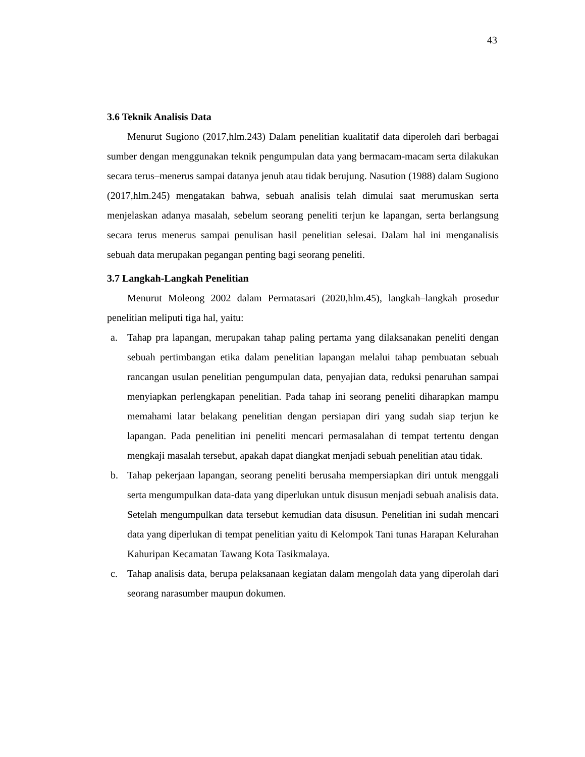43
3.6 Teknik Analisis Data
Menurut Sugiono (2017,hlm.243) Dalam penelitian kualitatif data diperoleh dari berbagai sumber dengan menggunakan teknik pengumpulan data yang bermacam-macam serta dilakukan secara terus–menerus sampai datanya jenuh atau tidak berujung. Nasution (1988) dalam Sugiono (2017,hlm.245) mengatakan bahwa, sebuah analisis telah dimulai saat merumuskan serta menjelaskan adanya masalah, sebelum seorang peneliti terjun ke lapangan, serta berlangsung secara terus menerus sampai penulisan hasil penelitian selesai. Dalam hal ini menganalisis sebuah data merupakan pegangan penting bagi seorang peneliti.
3.7 Langkah-Langkah Penelitian
Menurut Moleong 2002 dalam Permatasari (2020,hlm.45), langkah–langkah prosedur penelitian meliputi tiga hal, yaitu:
a. Tahap pra lapangan, merupakan tahap paling pertama yang dilaksanakan peneliti dengan sebuah pertimbangan etika dalam penelitian lapangan melalui tahap pembuatan sebuah rancangan usulan penelitian pengumpulan data, penyajian data, reduksi penaruhan sampai menyiapkan perlengkapan penelitian. Pada tahap ini seorang peneliti diharapkan mampu memahami latar belakang penelitian dengan persiapan diri yang sudah siap terjun ke lapangan. Pada penelitian ini peneliti mencari permasalahan di tempat tertentu dengan mengkaji masalah tersebut, apakah dapat diangkat menjadi sebuah penelitian atau tidak.
b. Tahap pekerjaan lapangan, seorang peneliti berusaha mempersiapkan diri untuk menggali serta mengumpulkan data-data yang diperlukan untuk disusun menjadi sebuah analisis data. Setelah mengumpulkan data tersebut kemudian data disusun. Penelitian ini sudah mencari data yang diperlukan di tempat penelitian yaitu di Kelompok Tani tunas Harapan Kelurahan Kahuripan Kecamatan Tawang Kota Tasikmalaya.
c. Tahap analisis data, berupa pelaksanaan kegiatan dalam mengolah data yang diperolah dari seorang narasumber maupun dokumen.